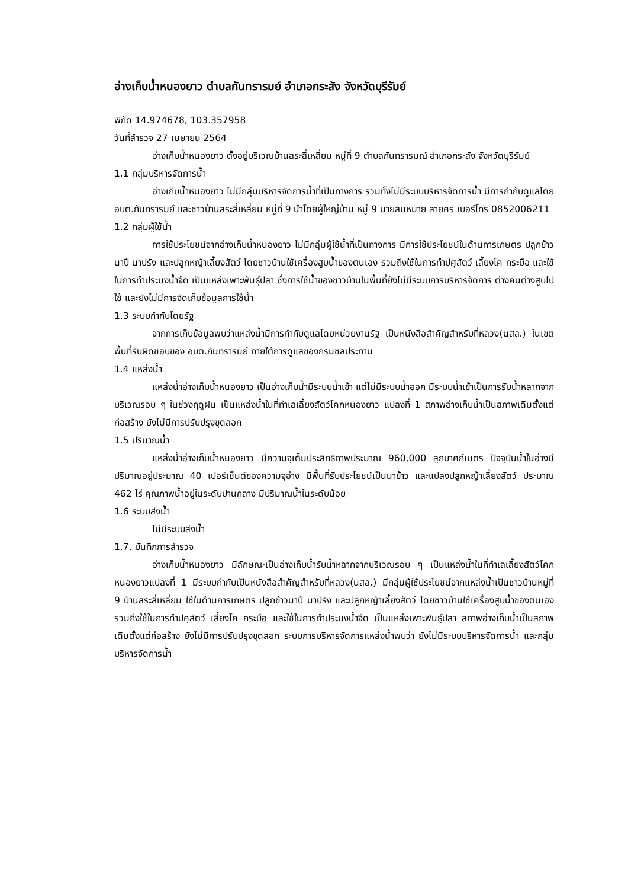อ่างเก็บน้ำหนองยาว ตำบลกันทรารมย์ อำเภอกระสัง จังหวัดบุรีรัมย์
พิกัด 14.974678, 103.357958
วันที่สำรวจ 27 เมษายน 2564
อ่างเก็บน้ำหนองยาว ตั้งอยู่บริเวณบ้านสระสี่เหลี่ยม หมู่ที่ 9 ตำบลกันทรารมณ์ อำเภอกระสัง จังหวัดบุรีรัมย์
1.1 กลุ่มบริหารจัดการน้ำ
อ่างเก็บน้ำหนองยาว ไม่มีกลุ่มบริหารจัดการน้ำที่เป็นทางการ รวมทั้งไม่มีระบบบริหารจัดการน้ำ มีการกำกับดูแลโดย อบต.กันทรารมย์ และชาวบ้านสระสี่เหลี่ยม หมู่ที่ 9 นำโดยผู้ใหญ่บ้าน หมู่ 9 นายสมหมาย สายศร เบอร์โทร 0852006211
1.2 กลุ่มผู้ใช้น้ำ
การใช้ประโยชน์จากอ่างเก็บน้ำหนองยาว ไม่มีกลุ่มผู้ใช้น้ำที่เป็นทางการ มีการใช้ประโยชน์ในด้านการเกษตร ปลูกข้าวนาปี นาปรัง และปลูกหญ้าเลี้ยงสัตว์ โดยชาวบ้านใช้เครื่องสูบน้ำของตนเอง รวมถึงใช้ในการทำปศุสัตว์ เลี้ยงโค กระบือ และใช้ในการทำประมงน้ำจืด เป็นแหล่งเพาะพันธุ์ปลา ซึ่งการใช้น้ำของชาวบ้านในพื้นที่ยังไม่มีระบบการบริหารจัดการ ต่างคนต่างสูบไปใช้ และยังไม่มีการจัดเก็บข้อมูลการใช้น้ำ
1.3 ระบบกำกับโดยรัฐ
จากการเก็บข้อมูลพบว่าแหล่งน้ำมีการกำกับดูแลโดยหน่วยงานรัฐ เป็นหนังสือสำคัญสำหรับที่หลวง(นสล.) ในเขตพื้นที่รับผิดชอบของ อบต.กันทรารมย์ ภายใต้การดูแลของกรมชลประทาน
1.4 แหล่งน้ำ
แหล่งน้ำอ่างเก็บน้ำหนองยาว เป็นอ่างเก็บน้ำมีระบบน้ำเข้า แต่ไม่มีระบบน้ำออก มีระบบน้ำเข้าเป็นการรับน้ำหลากจากบริเวณรอบ ๆ ในช่วงฤดูฝน เป็นแหล่งน้ำในที่ทำเลเลี้ยงสัตว์โคกหนองยาว แปลงที่ 1 สภาพอ่างเก็บน้ำเป็นสภาพเดิมตั้งแต่ก่อสร้าง ยังไม่มีการปรับปรุงขุดลอก
1.5 ปริมาณน้ำ
แหล่งน้ำอ่างเก็บน้ำหนองยาว มีความจุเต็มประสิทธิภาพประมาณ 960,000 ลูกบาศก์เมตร ปัจจุบันน้ำในอ่างมีปริมาณอยู่ประมาณ 40 เปอร์เซ็นต์ของความจุอ่าง มีพื้นที่รับประโยชน์เป็นนาข้าว และแปลงปลูกหญ้าเลี้ยงสัตว์ ประมาณ 462 ไร่ คุณภาพน้ำอยู่ในระดับปานกลาง มีปริมาณน้ำในระดับน้อย
1.6 ระบบส่งน้ำ
ไม่มีระบบส่งน้ำ
1.7. บันทึกการสำรวจ
อ่างเก็บน้ำหนองยาว มีลักษณะเป็นอ่างเก็บน้ำรับน้ำหลากจากบริเวณรอบ ๆ เป็นแหล่งน้ำในที่ทำเลเลี้ยงสัตว์โคกหนองยาวแปลงที่ 1 มีระบบกำกับเป็นหนังสือสำคัญสำหรับที่หลวง(นสล.) มีกลุ่มผู้ใช้ประโยชน์จากแหล่งน้ำเป็นชาวบ้านหมู่ที่ 9 บ้านสระสี่เหลี่ยม ใช้ในด้านการเกษตร ปลูกข้าวนาปี นาปรัง และปลูกหญ้าเลี้ยงสัตว์ โดยชาวบ้านใช้เครื่องสูบน้ำของตนเอง รวมถึงใช้ในการทำปศุสัตว์ เลี้ยงโค กระบือ และใช้ในการทำประมงน้ำจืด เป็นแหล่งเพาะพันธุ์ปลา สภาพอ่างเก็บน้ำเป็นสภาพเดิมตั้งแต่ก่อสร้าง ยังไม่มีการปรับปรุงขุดลอก ระบบการบริหารจัดการแหล่งน้ำพบว่า ยังไม่มีระบบบริหารจัดการน้ำ และกลุ่มบริหารจัดการน้ำ